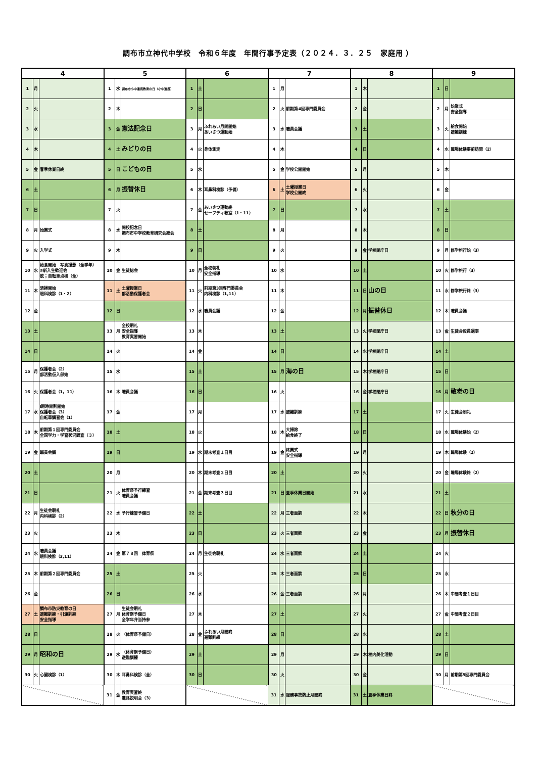調布市立神代中学校　令和６年度　年間行事予定表（２０２４．３．２５　家庭用 ）
| 4 | | | 5 | | | 6 | | | 7 | | | 8 | | | 9 | | |
| --- | --- | --- | --- | --- | --- | --- | --- | --- | --- | --- | --- | --- | --- | --- | --- | --- | --- |
| 1 | 月 | | 1 | 水 | 調布市小中連携教育の日（小中連携） | 1 | 土 | | 1 | 月 | | 1 | 木 | | 1 | 日 | |
| 2 | 火 | | 2 | 木 | | 2 | 日 | | 2 | 火 | 前期第4回専門委員会 | 2 | 金 | | 2 | 月 | 始業式 安全指導 |
| 3 | 水 | | 3 | 金 | 憲法記念日 | 3 | 月 | ふれあい月間開始 あいさつ運動始 | 3 | 水 | 職員会議 | 3 | 土 | | 3 | 火 | 給食開始 避難訓練 |
| 4 | 木 | | 4 | 土 | みどりの日 | 4 | 火 | 身体測定 | 4 | 木 | | 4 | 日 | | 4 | 水 | 職場体験事前訪問（2） |
| 5 | 金 | 春季休業日終 | 5 | 日 | こどもの日 | 5 | 水 | | 5 | 金 | 学校公開開始 | 5 | 月 | | 5 | 木 | |
| 6 | 土 | | 6 | 月 | 振替休日 | 6 | 木 | 耳鼻科検診（予備） | 6 | 土 | 土曜授業日 学校公開終 | 6 | 火 | | 6 | 金 | |
| 7 | 日 | | 7 | 火 | | 7 | 金 | あいさつ運動終 セーフティ教室（1・11） | 7 | 日 | | 7 | 水 | | 7 | 土 | |
| 8 | 月 | 始業式 | 8 | 水 | 開校記念日 調布市中学校教育研究会総会 | 8 | 土 | | 8 | 月 | | 8 | 木 | | 8 | 日 | |
| 9 | 火 | 入学式 | 9 | 木 | | 9 | 日 | | 9 | 火 | | 9 | 金 | 学校閉庁日 | 9 | 月 | 修学旅行始（3） |
| 10 | 水 | 給食開始 写真撮影（全学年） ⑤新入生歓迎会 放；自転車点検（全） | 10 | 金 | 生徒総会 | 10 | 月 | 全校朝礼 安全指導 | 10 | 水 | | 10 | 土 | | 10 | 火 | 修学旅行（3） |
| 11 | 木 | 清掃開始 眼科検診（1・2） | 11 | 土 | 土曜授業日 部活動保護者会 | 11 | 火 | 前期第3回専門委員会 内科検診（1,11） | 11 | 木 | | 11 | 日 | 山の日 | 11 | 水 | 修学旅行終（3） |
| 12 | 金 | | 12 | 日 | | 12 | 水 | 職員会議 | 12 | 金 | | 12 | 月 | 振替休日 | 12 | 木 | 職員会議 |
| 13 | 土 | | 13 | 月 | 全校朝礼 安全指導 教育実習開始 | 13 | 木 | | 13 | 土 | | 13 | 火 | 学校閉庁日 | 13 | 金 | 生徒会役員選挙 |
| 14 | 日 | | 14 | 火 | | 14 | 金 | | 14 | 日 | | 14 | 水 | 学校閉庁日 | 14 | 土 | |
| 15 | 月 | 保護者会（2） 部活動仮入部始 | 15 | 水 | | 15 | 土 | | 15 | 月 | 海の日 | 15 | 木 | 学校閉庁日 | 15 | 日 | |
| 16 | 火 | 保護者会（1，11） | 16 | 木 | 職員会議 | 16 | 日 | | 16 | 火 | | 16 | 金 | 学校閉庁日 | 16 | 月 | 敬老の日 |
| 17 | 水 | Ⅰ期時間割開始 保護者会（3） 自転車講習会（1） | 17 | 金 | | 17 | 月 | | 17 | 水 | 避難訓練 | 17 | 土 | | 17 | 火 | 生徒会朝礼 |
| 18 | 木 | 前期第１回専門委員会 全国学力・学習状況調査（３） | 18 | 土 | | 18 | 火 | | 18 | 木 | 大掃除 給食終了 | 18 | 日 | | 18 | 水 | 職場体験始（2） |
| 19 | 金 | 職員会議 | 19 | 日 | | 19 | 水 | 期末考査１日目 | 19 | 金 | 終業式 安全指導 | 19 | 月 | | 19 | 木 | 職場体験（2） |
| 20 | 土 | | 20 | 月 | | 20 | 木 | 期末考査２日目 | 20 | 土 | | 20 | 火 | | 20 | 金 | 職場体験終（2） |
| 21 | 日 | | 21 | 火 | 体育祭予行練習 職員会議 | 21 | 金 | 期末考査３日目 | 21 | 日 | 夏季休業日開始 | 21 | 水 | | 21 | 土 | |
| 22 | 月 | 生徒会朝礼 内科検診（2） | 22 | 水 | 予行練習予備日 | 22 | 土 | | 22 | 月 | 三者面談 | 22 | 木 | | 22 | 日 | 秋分の日 |
| 23 | 火 | | 23 | 木 | | 23 | 日 | | 23 | 火 | 三者面談 | 23 | 金 | | 23 | 月 | 振替休日 |
| 24 | 水 | 職員会議 眼科検診（3,11） | 24 | 金 | 第７８回 体育祭 | 24 | 月 | 生徒会朝礼 | 24 | 水 | 三者面談 | 24 | 土 | | 24 | 火 | |
| 25 | 木 | 前期第２回専門委員会 | 25 | 土 | | 25 | 火 | | 25 | 木 | 三者面談 | 25 | 日 | | 25 | 水 | |
| 26 | 金 | | 26 | 日 | | 26 | 水 | | 26 | 金 | 三者面談 | 26 | 月 | | 26 | 木 | 中間考査１日目 |
| 27 | 土 | 調布市防災教育の日 避難訓練・引渡訓練 安全指導 | 27 | 月 | 生徒会朝礼 体育祭予備日 全学年弁当持参 | 27 | 木 | | 27 | 土 | | 27 | 火 | | 27 | 金 | 中間考査２日目 |
| 28 | 日 | | 28 | 火 | （体育祭予備日） | 28 | 金 | ふれあい月間終 避難訓練 | 28 | 日 | | 28 | 水 | | 28 | 土 | |
| 29 | 月 | 昭和の日 | 29 | 水 | （体育祭予備日） 避難訓練 | 29 | 土 | | 29 | 月 | | 29 | 木 | 校内美化活動 | 29 | 日 | |
| 30 | 火 | 心臓検診（1） | 30 | 木 | 耳鼻科検診（全） | 30 | 日 | | 30 | 火 | | 30 | 金 | | 30 | 月 | 前期第5回専門委員会 |
| | | | 31 | 金 | 教育実習終 進路説明会（3） | | | | 31 | 水 | 服務事故防止月間終 | 31 | 土 | 夏季休業日終 | | | |